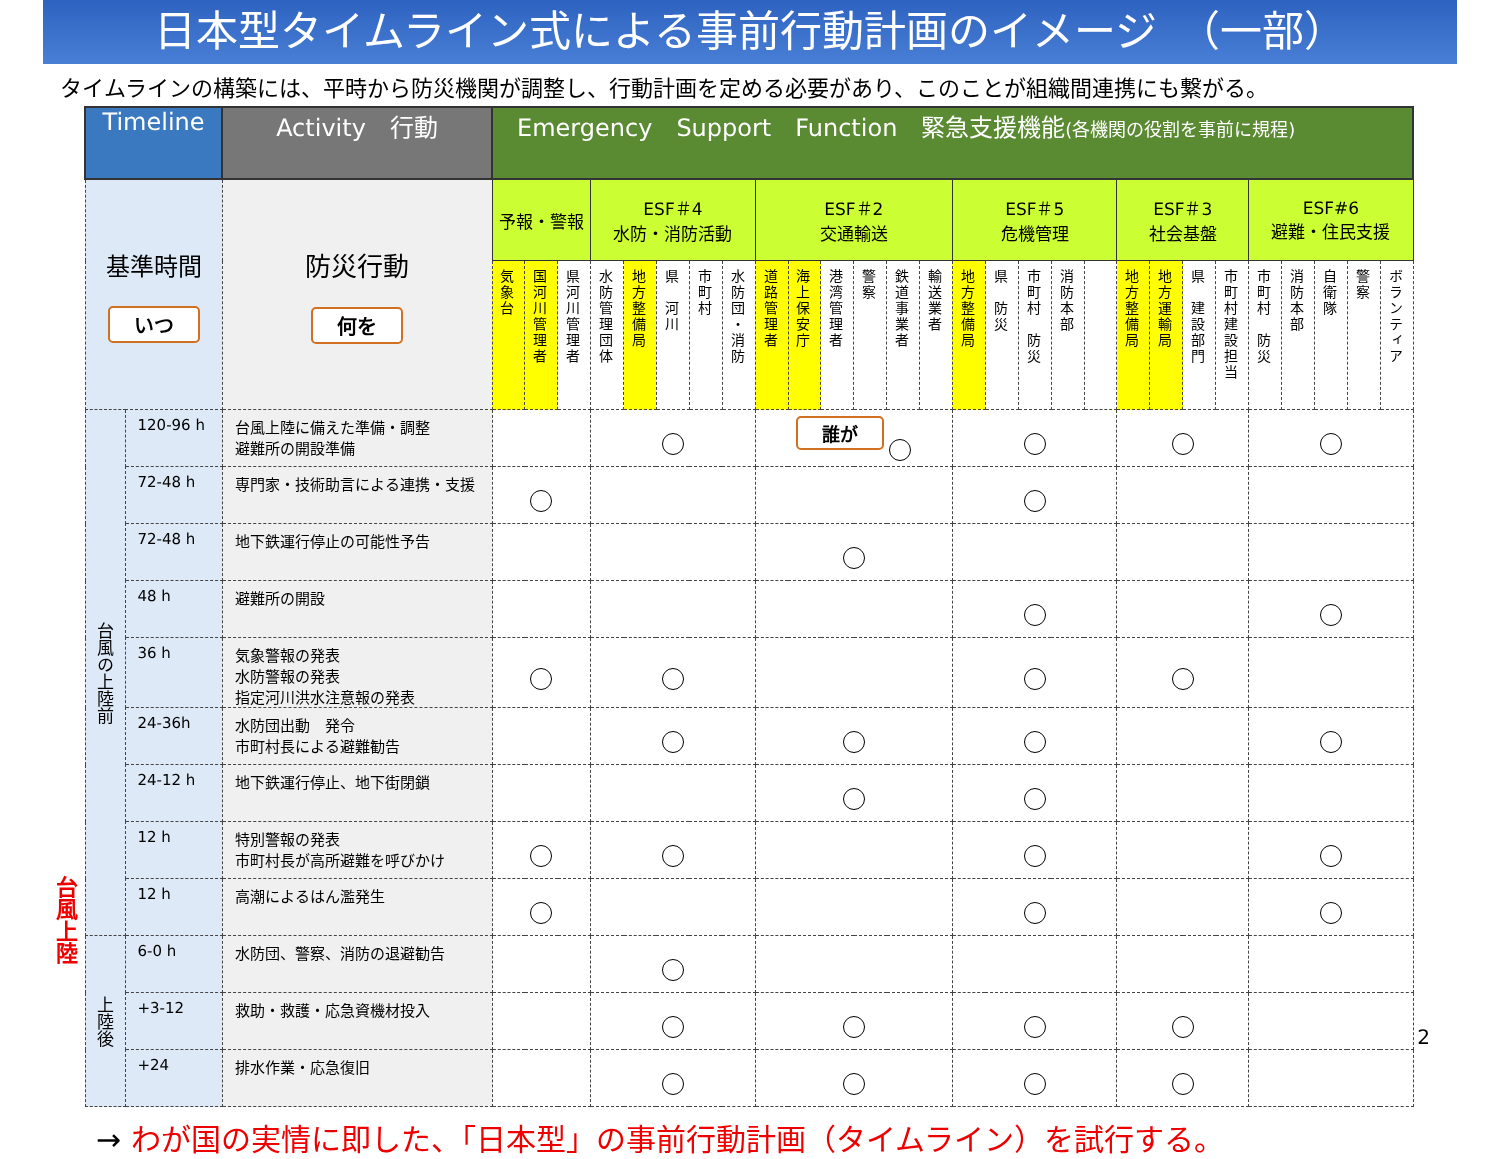日本型タイムライン式による事前行動計画のイメージ　（一部）
タイムラインの構築には、平時から防災機関が調整し、行動計画を定める必要があり、このことが組織間連携にも繋がる。
台風上陸
| Timeline | | Activity 行動 | Emergency Support Function 緊急支援機能 (各機関の役割を事前に規程) | | | | | | | | | | | | | | | | | | | | | | | | | | | |
| --- | --- | --- | --- | --- | --- | --- | --- | --- | --- | --- | --- | --- | --- | --- | --- | --- | --- | --- | --- | --- | --- | --- | --- | --- | --- | --- | --- | --- | --- | --- |
| 基準時間 いつ | | 防災行動 何を | 予報・警報 | | | ESF＃4 水防・消防活動 | | | | | ESF＃2 交通輸送 | | | | | | ESF＃5 危機管理 | | | | | ESF＃3 社会基盤 | | | | ESF#6 避難・住民支援 | | | | |
| | | | 気象台 | 国河川管理者 | 県河川管理者 | 水防管理団体 | 地方整備局 | 県 河川 | 市町村 | 水防団・消防 | 道路管理者 | 海上保安庁 | 港湾管理者 | 警察 | 鉄道事業者 | 輸送業者 | 地方整備局 | 県 防災 | 市町村 防災 | 消防本部 | | 地方整備局 | 地方運輸局 | 県 建設部門 | 市町村建設担当 | 市町村 防災 | 消防本部 | 自衛隊 | 警察 | ボランティア |
| 台風の上陸前 | 120-96 h | 台風上陸に備えた準備・調整 避難所の開設準備 | | | | ○ | | | | | 誰が ○ | | | | | | ○ | | | | | ○ | | | | ○ | | | | |
| | 72-48 h | 専門家・技術助言による連携・支援 | ○ | | | | | | | | | | | | | | ○ | | | | | | | | | | | | | |
| | 72-48 h | 地下鉄運行停止の可能性予告 | | | | | | | | | ○ | | | | | | | | | | | | | | | | | | | |
| | 48 h | 避難所の開設 | | | | | | | | | | | | | | | ○ | | | | | | | | | ○ | | | | |
| | 36 h | 気象警報の発表 水防警報の発表 指定河川洪水注意報の発表 | ○ | | | ○ | | | | | | | | | | | ○ | | | | | ○ | | | | | | | | |
| | 24-36h | 水防団出動 発令 市町村長による避難勧告 | | | | ○ | | | | | ○ | | | | | | ○ | | | | | | | | | ○ | | | | |
| | 24-12 h | 地下鉄運行停止、地下街閉鎖 | | | | | | | | | ○ | | | | | | ○ | | | | | | | | | | | | | |
| | 12 h | 特別警報の発表 市町村長が高所避難を呼びかけ | ○ | | | ○ | | | | | | | | | | | ○ | | | | | | | | | ○ | | | | |
| | 12 h | 高潮によるはん濫発生 | ○ | | | | | | | | | | | | | | ○ | | | | | | | | | ○ | | | | |
| 上陸後 | 6-0 h | 水防団、警察、消防の退避勧告 | | | | ○ | | | | | | | | | | | | | | | | | | | | | | | | |
| | +3-12 | 救助・救護・応急資機材投入 | | | | ○ | | | | | ○ | | | | | | ○ | | | | | ○ | | | | | | | | |
| | +24 | 排水作業・応急復旧 | | | | ○ | | | | | ○ | | | | | | ○ | | | | | ○ | | | | | | | | |
→ わが国の実情に即した、「日本型」の事前行動計画（タイムライン）を試行する。
2